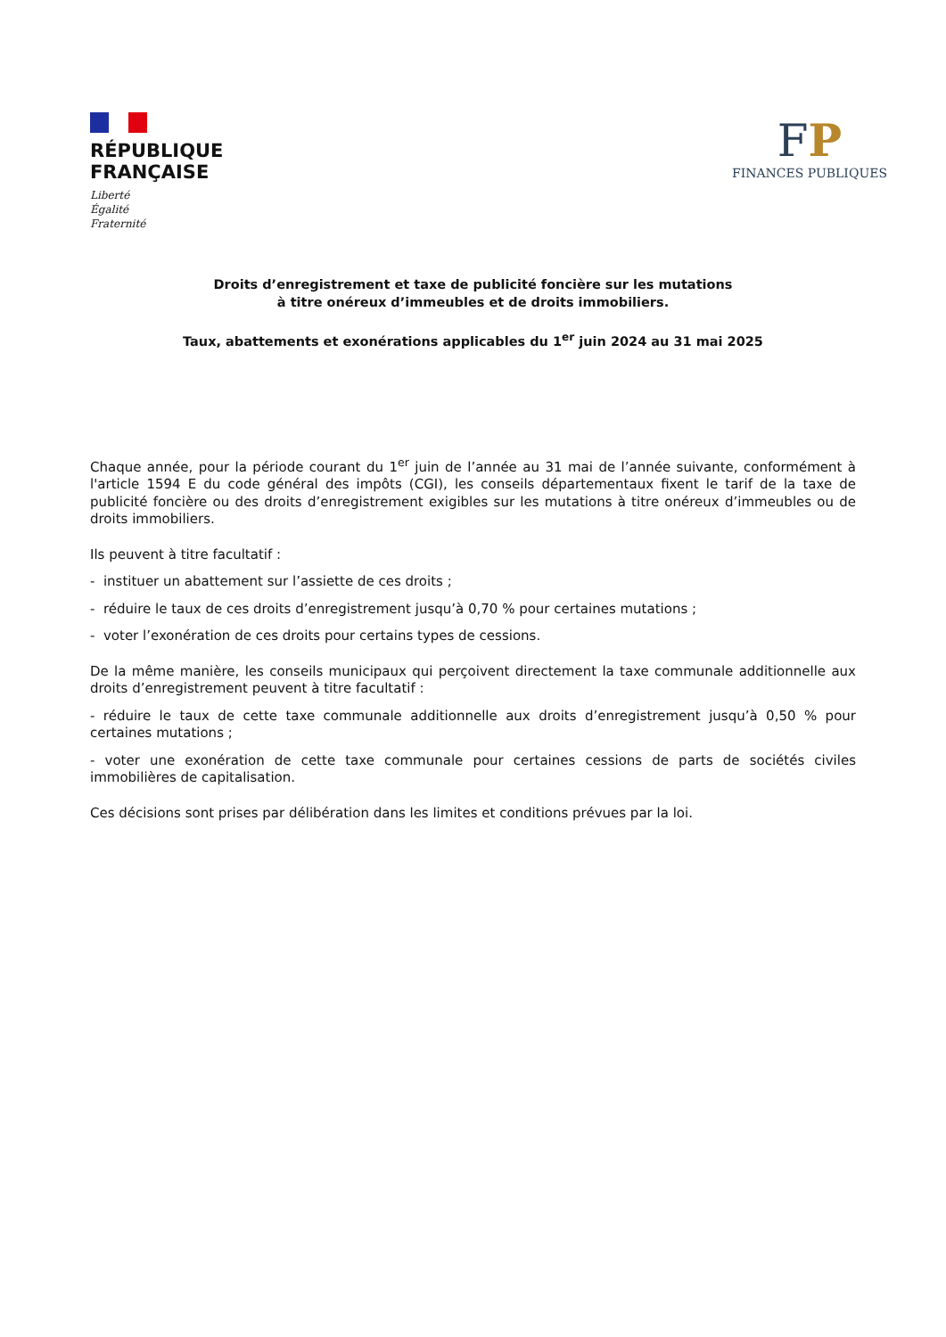RÉPUBLIQUE
FRANÇAISE
Liberté
Égalité
Fraternité
FP
FINANCES PUBLIQUES
Droits d’enregistrement et taxe de publicité foncière sur les mutations
à titre onéreux d’immeubles et de droits immobiliers.
Taux, abattements et exonérations applicables du 1<sup>er</sup> juin 2024 au 31 mai 2025
Chaque année, pour la période courant du 1<sup>er</sup> juin de l’année au 31 mai de l’année suivante, conformément à l'article 1594 E du code général des impôts (CGI), les conseils départementaux fixent le tarif de la taxe de publicité foncière ou des droits d’enregistrement exigibles sur les mutations à titre onéreux d’immeubles ou de droits immobiliers.
Ils peuvent à titre facultatif :
- instituer un abattement sur l’assiette de ces droits ;
- réduire le taux de ces droits d’enregistrement jusqu’à 0,70 % pour certaines mutations ;
- voter l’exonération de ces droits pour certains types de cessions.
De la même manière, les conseils municipaux qui perçoivent directement la taxe communale additionnelle aux droits d’enregistrement peuvent à titre facultatif :
- réduire le taux de cette taxe communale additionnelle aux droits d’enregistrement jusqu’à 0,50 % pour certaines mutations ;
- voter une exonération de cette taxe communale pour certaines cessions de parts de sociétés civiles immobilières de capitalisation.
Ces décisions sont prises par délibération dans les limites et conditions prévues par la loi.